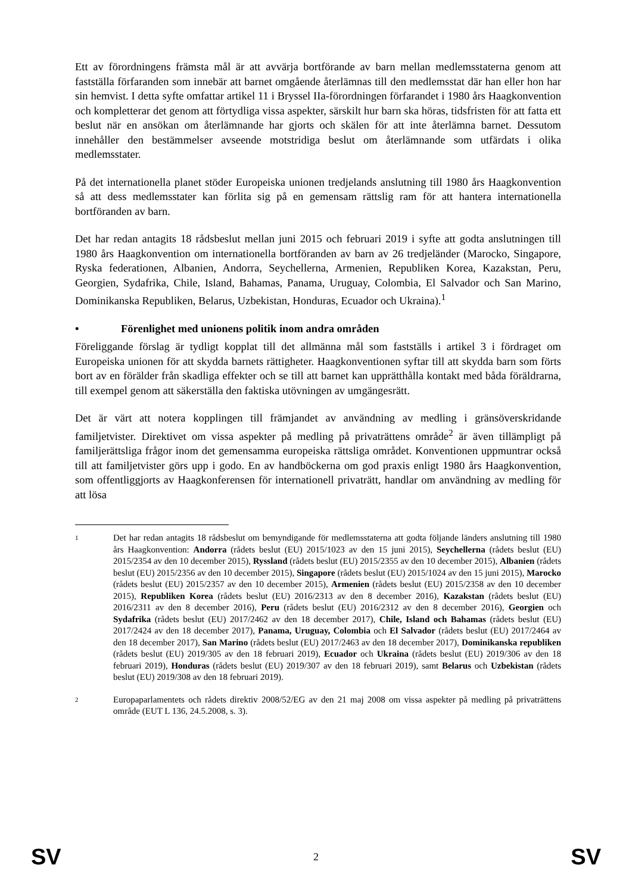Ett av förordningens främsta mål är att avvärja bortförande av barn mellan medlemsstaterna genom att fastställa förfaranden som innebär att barnet omgående återlämnas till den medlemsstat där han eller hon har sin hemvist. I detta syfte omfattar artikel 11 i Bryssel IIa-förordningen förfarandet i 1980 års Haagkonvention och kompletterar det genom att förtydliga vissa aspekter, särskilt hur barn ska höras, tidsfristen för att fatta ett beslut när en ansökan om återlämnande har gjorts och skälen för att inte återlämna barnet. Dessutom innehåller den bestämmelser avseende motstridiga beslut om återlämnande som utfärdats i olika medlemsstater.
På det internationella planet stöder Europeiska unionen tredjelands anslutning till 1980 års Haagkonvention så att dess medlemsstater kan förlita sig på en gemensam rättslig ram för att hantera internationella bortföranden av barn.
Det har redan antagits 18 rådsbeslut mellan juni 2015 och februari 2019 i syfte att godta anslutningen till 1980 års Haagkonvention om internationella bortföranden av barn av 26 tredjeländer (Marocko, Singapore, Ryska federationen, Albanien, Andorra, Seychellerna, Armenien, Republiken Korea, Kazakstan, Peru, Georgien, Sydafrika, Chile, Island, Bahamas, Panama, Uruguay, Colombia, El Salvador och San Marino, Dominikanska Republiken, Belarus, Uzbekistan, Honduras, Ecuador och Ukraina).<sup>1</sup>
• Förenlighet med unionens politik inom andra områden
Föreliggande förslag är tydligt kopplat till det allmänna mål som fastställs i artikel 3 i fördraget om Europeiska unionen för att skydda barnets rättigheter. Haagkonventionen syftar till att skydda barn som förts bort av en förälder från skadliga effekter och se till att barnet kan upprätthålla kontakt med båda föräldrarna, till exempel genom att säkerställa den faktiska utövningen av umgängesrätt.
Det är värt att notera kopplingen till främjandet av användning av medling i gränsöverskridande familjetvister. Direktivet om vissa aspekter på medling på privaträttens område<sup>2</sup> är även tillämpligt på familjerättsliga frågor inom det gemensamma europeiska rättsliga området. Konventionen uppmuntrar också till att familjetvister görs upp i godo. En av handböckerna om god praxis enligt 1980 års Haagkonvention, som offentliggjorts av Haagkonferensen för internationell privaträtt, handlar om användning av medling för att lösa
1
Det har redan antagits 18 rådsbeslut om bemyndigande för medlemsstaterna att godta följande länders anslutning till 1980 års Haagkonvention: Andorra (rådets beslut (EU) 2015/1023 av den 15 juni 2015), Seychellerna (rådets beslut (EU) 2015/2354 av den 10 december 2015), Ryssland (rådets beslut (EU) 2015/2355 av den 10 december 2015), Albanien (rådets beslut (EU) 2015/2356 av den 10 december 2015), Singapore (rådets beslut (EU) 2015/1024 av den 15 juni 2015), Marocko (rådets beslut (EU) 2015/2357 av den 10 december 2015), Armenien (rådets beslut (EU) 2015/2358 av den 10 december 2015), Republiken Korea (rådets beslut (EU) 2016/2313 av den 8 december 2016), Kazakstan (rådets beslut (EU) 2016/2311 av den 8 december 2016), Peru (rådets beslut (EU) 2016/2312 av den 8 december 2016), Georgien och Sydafrika (rådets beslut (EU) 2017/2462 av den 18 december 2017), Chile, Island och Bahamas (rådets beslut (EU) 2017/2424 av den 18 december 2017), Panama, Uruguay, Colombia och El Salvador (rådets beslut (EU) 2017/2464 av den 18 december 2017), San Marino (rådets beslut (EU) 2017/2463 av den 18 december 2017), Dominikanska republiken (rådets beslut (EU) 2019/305 av den 18 februari 2019), Ecuador och Ukraina (rådets beslut (EU) 2019/306 av den 18 februari 2019), Honduras (rådets beslut (EU) 2019/307 av den 18 februari 2019), samt Belarus och Uzbekistan (rådets beslut (EU) 2019/308 av den 18 februari 2019).
2
Europaparlamentets och rådets direktiv 2008/52/EG av den 21 maj 2008 om vissa aspekter på medling på privaträttens område (EUT L 136, 24.5.2008, s. 3).
SV 2 SV